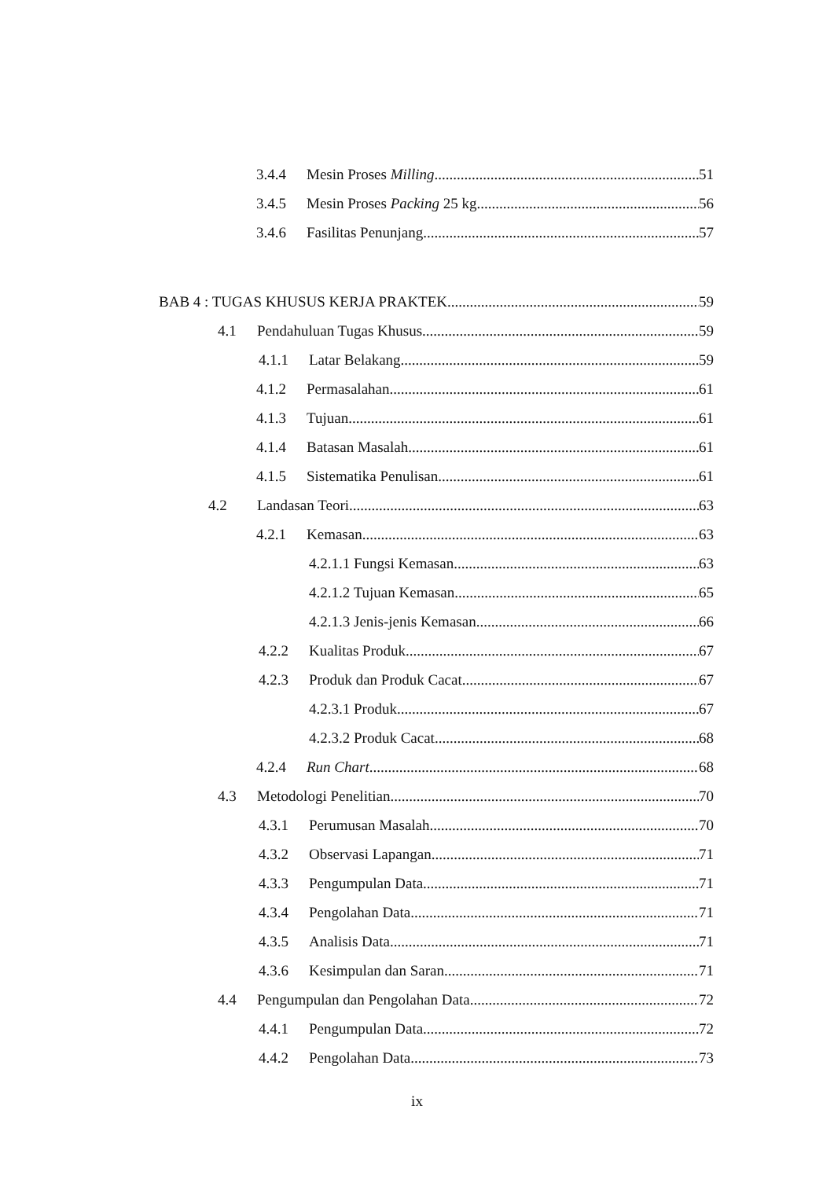3.4.4 Mesin Proses Milling 51
3.4.5 Mesin Proses Packing 25 kg 56
3.4.6 Fasilitas Penunjang 57
BAB 4 : TUGAS KHUSUS KERJA PRAKTEK 59
4.1 Pendahuluan Tugas Khusus 59
4.1.1 Latar Belakang 59
4.1.2 Permasalahan 61
4.1.3 Tujuan 61
4.1.4 Batasan Masalah 61
4.1.5 Sistematika Penulisan 61
4.2 Landasan Teori 63
4.2.1 Kemasan 63
4.2.1.1 Fungsi Kemasan 63
4.2.1.2 Tujuan Kemasan 65
4.2.1.3 Jenis-jenis Kemasan 66
4.2.2 Kualitas Produk 67
4.2.3 Produk dan Produk Cacat 67
4.2.3.1 Produk 67
4.2.3.2 Produk Cacat 68
4.2.4 Run Chart 68
4.3 Metodologi Penelitian 70
4.3.1 Perumusan Masalah 70
4.3.2 Observasi Lapangan 71
4.3.3 Pengumpulan Data 71
4.3.4 Pengolahan Data 71
4.3.5 Analisis Data 71
4.3.6 Kesimpulan dan Saran 71
4.4 Pengumpulan dan Pengolahan Data 72
4.4.1 Pengumpulan Data 72
4.4.2 Pengolahan Data 73
ix